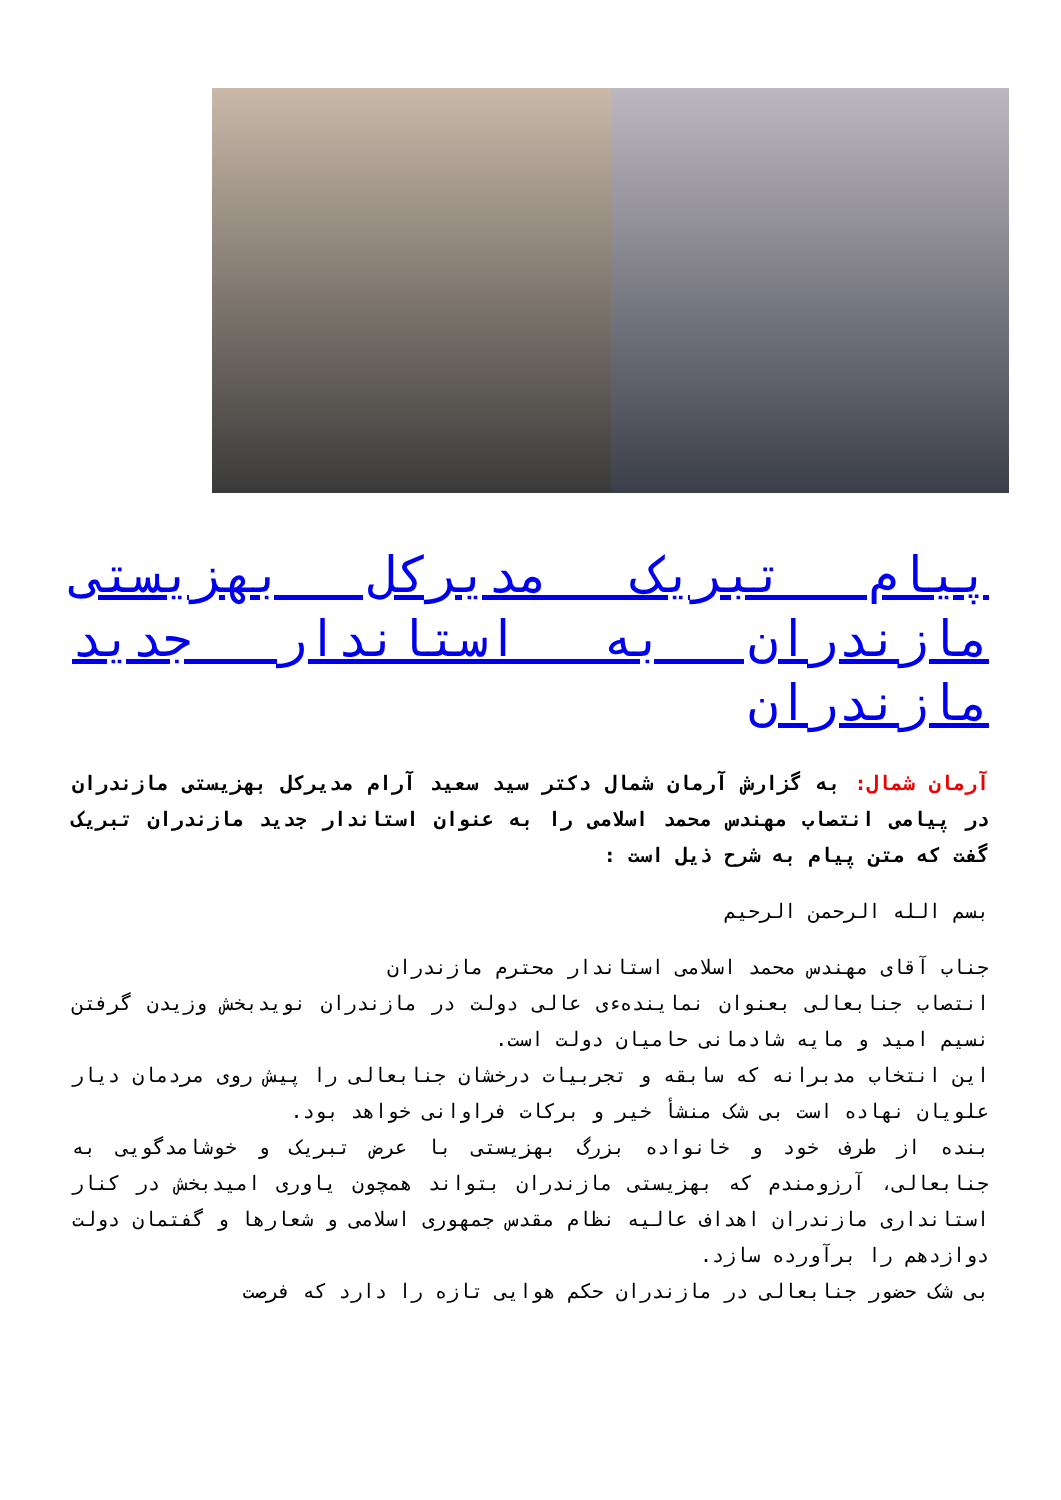پیام تبریک مدیرکل بهزیستی مازندران به استاندار جدید مازندران
آرمان شمال: به گزارش آرمان شمال دکتر سید سعید آرام مدیرکل بهزیستی مازندران در پیامی انتصاب مهندس محمد اسلامی را به عنوان استاندار جدید مازندران تبریک گفت که متن پیام به شرح ذیل است :
بسم الله الرحمن الرحیم
جناب آقای مهندس محمد اسلامی استاندار محترم مازندران
انتصاب جنابعالی بعنوان نمایندهءی عالی دولت در مازندران نویدبخش وزیدن گرفتن نسیم امید و مایه شادمانی حامیان دولت است.
این انتخاب مدبرانه که سابقه و تجربیات درخشان جنابعالی را پیش روی مردمان دیار علویان نهاده است بی شک منشأ خیر و برکات فراوانی خواهد بود.
بنده از طرف خود و خانواده بزرگ بهزیستی با عرض تبریک و خوشامدگویی به جنابعالی، آرزومندم که بهزیستی مازندران بتواند همچون یاوری امیدبخش در کنار استانداری مازندران اهداف عالیه نظام مقدس جمهوری اسلامی و شعارها و گفتمان دولت دوازدهم را برآورده سازد.
بی شک حضور جنابعالی در مازندران حکم هوایی تازه را دارد که فرصت